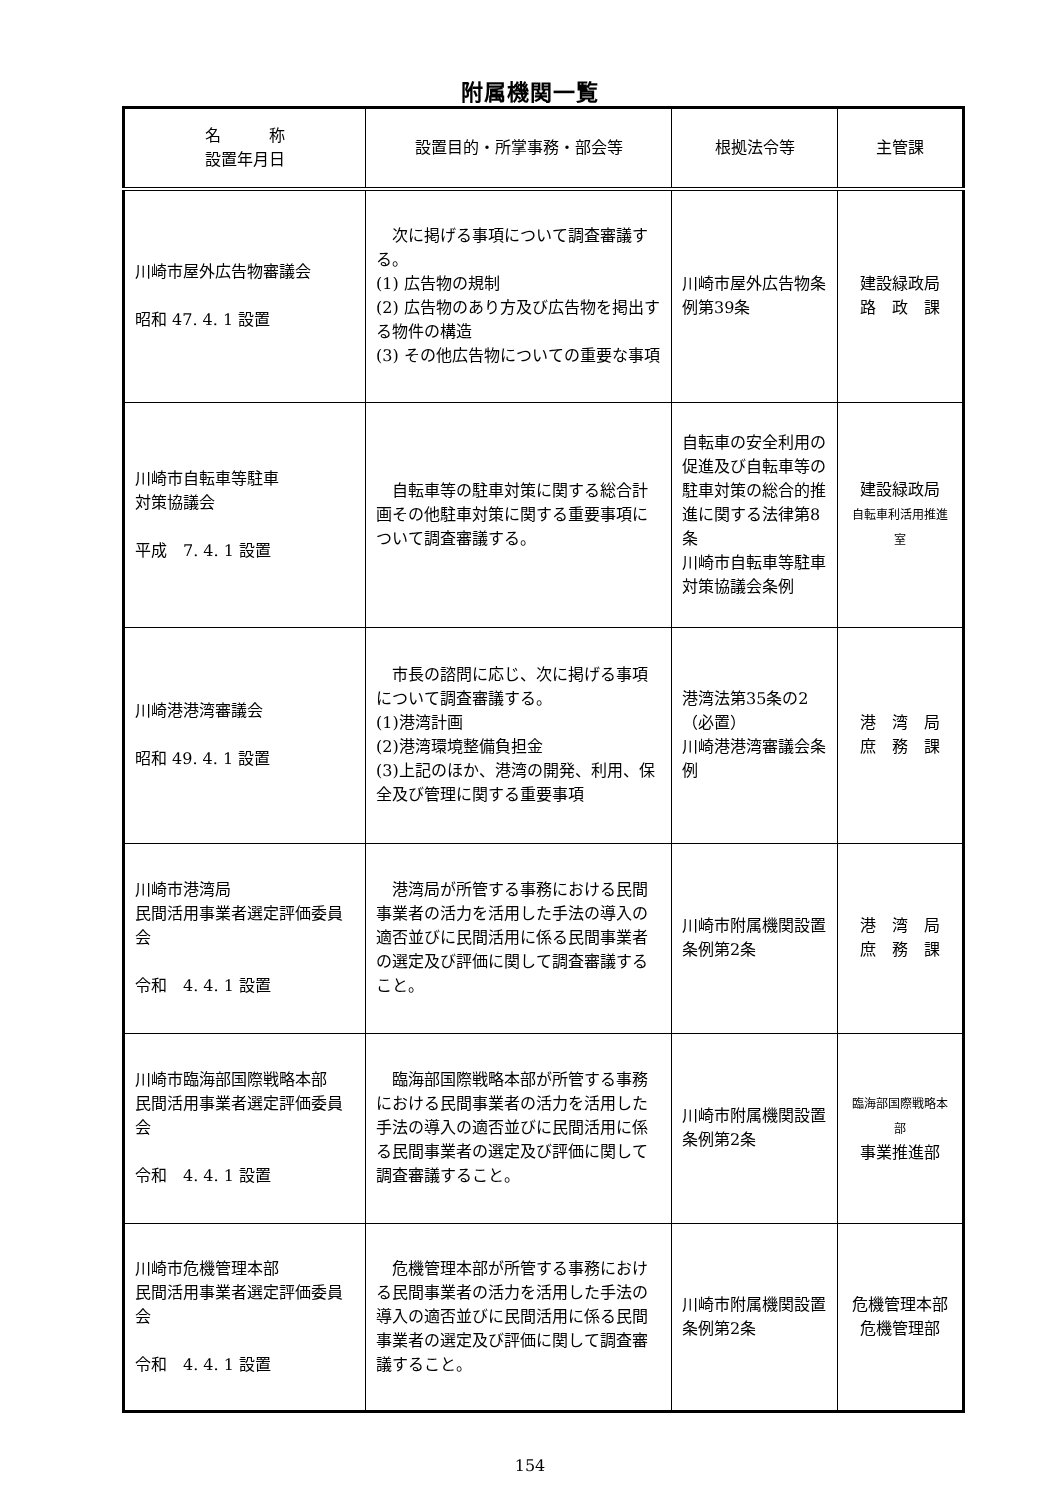附属機関一覧
| 名 称 設置年月日 | 設置目的・所掌事務・部会等 | 根拠法令等 | 主管課 |
| --- | --- | --- | --- |
| 川崎市屋外広告物審議会 昭和 47. 4. 1 設置 | 次に掲げる事項について調査審議する。 (1) 広告物の規制 (2) 広告物のあり方及び広告物を掲出する物件の構造 (3) その他広告物についての重要な事項 | 川崎市屋外広告物条例第39条 | 建設緑政局 路 政 課 |
| 川崎市自転車等駐車 対策協議会 平成 7. 4. 1 設置 | 自転車等の駐車対策に関する総合計画その他駐車対策に関する重要事項について調査審議する。 | 自転車の安全利用の促進及び自転車等の駐車対策の総合的推進に関する法律第8条 川崎市自転車等駐車対策協議会条例 | 建設緑政局 自転車利活用推進室 |
| 川崎港港湾審議会 昭和 49. 4. 1 設置 | 市長の諮問に応じ、次に掲げる事項について調査審議する。 (1)港湾計画 (2)港湾環境整備負担金 (3)上記のほか、港湾の開発、利用、保全及び管理に関する重要事項 | 港湾法第35条の2（必置） 川崎港港湾審議会条例 | 港 湾 局 庶 務 課 |
| 川崎市港湾局 民間活用事業者選定評価委員会 令和 4. 4. 1 設置 | 港湾局が所管する事務における民間事業者の活力を活用した手法の導入の適否並びに民間活用に係る民間事業者の選定及び評価に関して調査審議すること。 | 川崎市附属機関設置条例第2条 | 港 湾 局 庶 務 課 |
| 川崎市臨海部国際戦略本部 民間活用事業者選定評価委員会 令和 4. 4. 1 設置 | 臨海部国際戦略本部が所管する事務における民間事業者の活力を活用した手法の導入の適否並びに民間活用に係る民間事業者の選定及び評価に関して調査審議すること。 | 川崎市附属機関設置条例第2条 | 臨海部国際戦略本部 事業推進部 |
| 川崎市危機管理本部 民間活用事業者選定評価委員会 令和 4. 4. 1 設置 | 危機管理本部が所管する事務における民間事業者の活力を活用した手法の導入の適否並びに民間活用に係る民間事業者の選定及び評価に関して調査審議すること。 | 川崎市附属機関設置条例第2条 | 危機管理本部 危機管理部 |
154